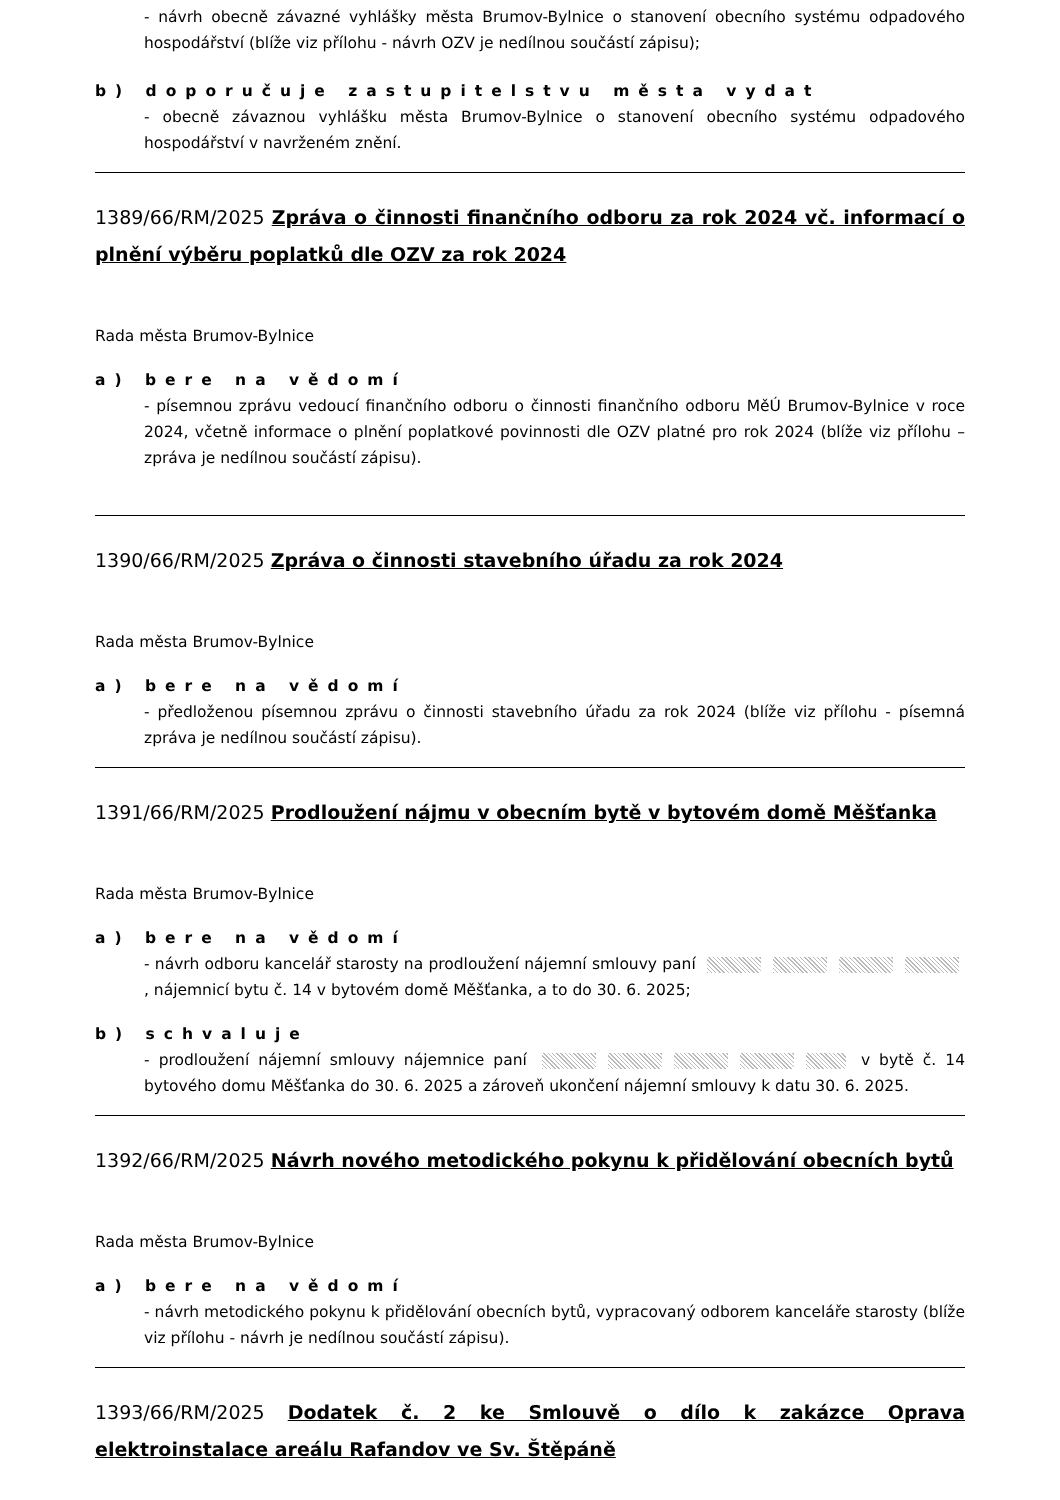- návrh obecně závazné vyhlášky města Brumov-Bylnice o stanovení obecního systému odpadového hospodářství (blíže viz přílohu - návrh OZV je nedílnou součástí zápisu);
b) doporučuje zastupitelstvu města vydat
- obecně závaznou vyhlášku města Brumov-Bylnice o stanovení obecního systému odpadového hospodářství v navrženém znění.
1389/66/RM/2025 Zpráva o činnosti finančního odboru za rok 2024 vč. informací o plnění výběru poplatků dle OZV za rok 2024
Rada města Brumov-Bylnice
a) bere na vědomí
- písemnou zprávu vedoucí finančního odboru o činnosti finančního odboru MěÚ Brumov-Bylnice v roce 2024, včetně informace o plnění poplatkové povinnosti dle OZV platné pro rok 2024 (blíže viz přílohu – zpráva je nedílnou součástí zápisu).
1390/66/RM/2025 Zpráva o činnosti stavebního úřadu za rok 2024
Rada města Brumov-Bylnice
a) bere na vědomí
- předloženou písemnou zprávu o činnosti stavebního úřadu za rok 2024 (blíže viz přílohu - písemná zpráva je nedílnou součástí zápisu).
1391/66/RM/2025 Prodloužení nájmu v obecním bytě v bytovém domě Měšťanka
Rada města Brumov-Bylnice
a) bere na vědomí
- návrh odboru kancelář starosty na prodloužení nájemní smlouvy paní , nájemnicí bytu č. 14 v bytovém domě Měšťanka, a to do 30. 6. 2025;
b) schvaluje
- prodloužení nájemní smlouvy nájemnice paní v bytě č. 14 bytového domu Měšťanka do 30. 6. 2025 a zároveň ukončení nájemní smlouvy k datu 30. 6. 2025.
1392/66/RM/2025 Návrh nového metodického pokynu k přidělování obecních bytů
Rada města Brumov-Bylnice
a) bere na vědomí
- návrh metodického pokynu k přidělování obecních bytů, vypracovaný odborem kanceláře starosty (blíže viz přílohu - návrh je nedílnou součástí zápisu).
1393/66/RM/2025 Dodatek č. 2 ke Smlouvě o dílo k zakázce Oprava elektroinstalace areálu Rafandov ve Sv. Štěpáně